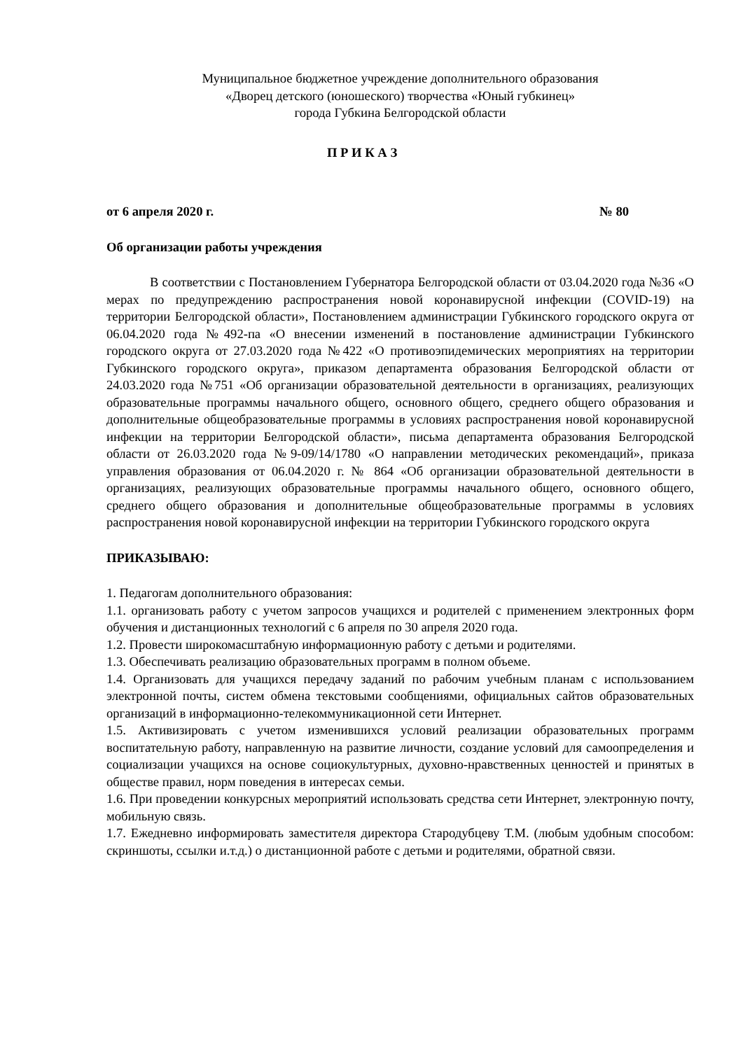Муниципальное бюджетное учреждение дополнительного образования
«Дворец детского (юношеского) творчества «Юный губкинец»
города Губкина Белгородской области
П Р И К А З
от 6 апреля 2020 г. № 80
Об организации работы учреждения
В соответствии с Постановлением Губернатора Белгородской области от 03.04.2020 года №36 «О мерах по предупреждению распространения новой коронавирусной инфекции (COVID-19) на территории Белгородской области», Постановлением администрации Губкинского городского округа от 06.04.2020 года №492-па «О внесении изменений в постановление администрации Губкинского городского округа от 27.03.2020 года №422 «О противоэпидемических мероприятиях на территории Губкинского городского округа», приказом департамента образования Белгородской области от 24.03.2020 года №751 «Об организации образовательной деятельности в организациях, реализующих образовательные программы начального общего, основного общего, среднего общего образования и дополнительные общеобразовательные программы в условиях распространения новой коронавирусной инфекции на территории Белгородской области», письма департамента образования Белгородской области от 26.03.2020 года №9-09/14/1780 «О направлении методических рекомендаций», приказа управления образования от 06.04.2020 г. № 864 «Об организации образовательной деятельности в организациях, реализующих образовательные программы начального общего, основного общего, среднего общего образования и дополнительные общеобразовательные программы в условиях распространения новой коронавирусной инфекции на территории Губкинского городского округа
ПРИКАЗЫВАЮ:
1. Педагогам дополнительного образования:
1.1. организовать работу с учетом запросов учащихся и родителей с применением электронных форм обучения и дистанционных технологий с 6 апреля по 30 апреля 2020 года.
1.2. Провести широкомасштабную информационную работу с детьми и родителями.
1.3. Обеспечивать реализацию образовательных программ в полном объеме.
1.4. Организовать для учащихся передачу заданий по рабочим учебным планам с использованием электронной почты, систем обмена текстовыми сообщениями, официальных сайтов образовательных организаций в информационно-телекоммуникационной сети Интернет.
1.5. Активизировать с учетом изменившихся условий реализации образовательных программ воспитательную работу, направленную на развитие личности, создание условий для самоопределения и социализации учащихся на основе социокультурных, духовно-нравственных ценностей и принятых в обществе правил, норм поведения в интересах семьи.
1.6. При проведении конкурсных мероприятий использовать средства сети Интернет, электронную почту, мобильную связь.
1.7. Ежедневно информировать заместителя директора Стародубцеву Т.М. (любым удобным способом: скриншоты, ссылки и.т.д.) о дистанционной работе с детьми и родителями, обратной связи.